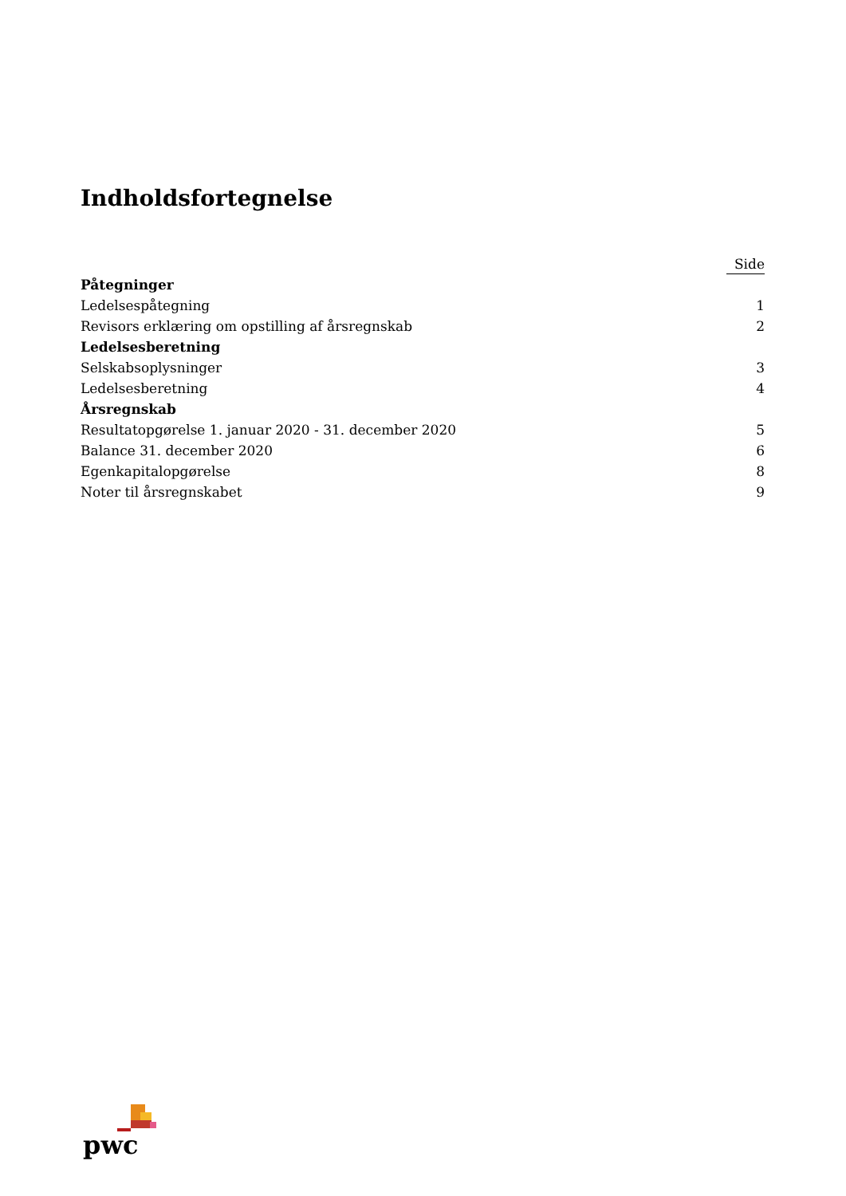Indholdsfortegnelse
| | Side |
| --- | --- |
| Påtegninger | |
| Ledelsespåtegning | 1 |
| Revisors erklæring om opstilling af årsregnskab | 2 |
| Ledelsesberetning | |
| Selskabsoplysninger | 3 |
| Ledelsesberetning | 4 |
| Årsregnskab | |
| Resultatopgørelse 1. januar 2020 - 31. december 2020 | 5 |
| Balance 31. december 2020 | 6 |
| Egenkapitalopgørelse | 8 |
| Noter til årsregnskabet | 9 |
pwc